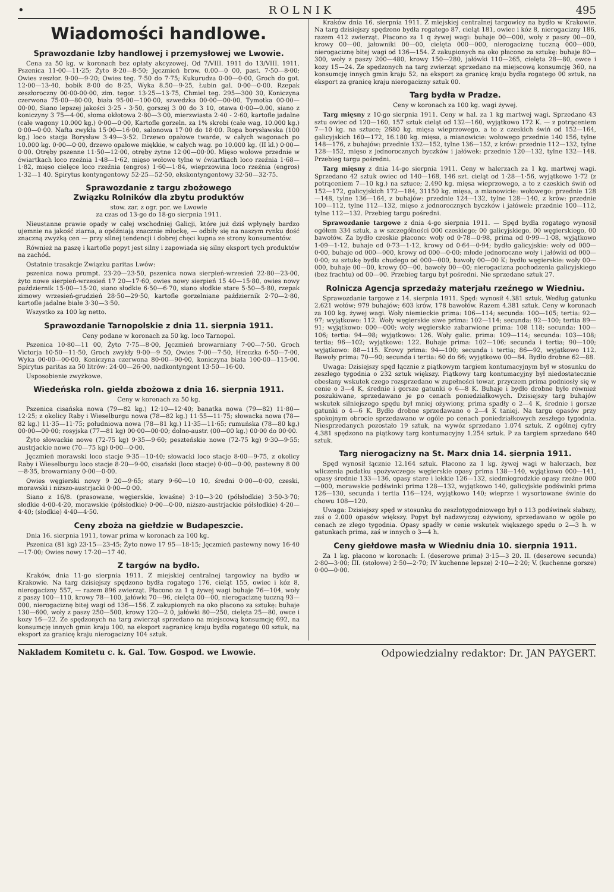• R O L N I K 495
Wiadomości handlowe.
Sprawozdanie Izby handlowej i przemysłowej we Lwowie.
Cena za 50 kg. w koronach bez opłaty akcyzowej. Od 7/VIII. 1911 do 13/VIII. 1911. Pszenica 11·00—11·25; Żyto 8·20—8·50; Jęczmień brow. 0.00—0 00, past. 7·50—8·00; Owies zeszłor. 9·00—9·20; Owies teg. 7·50 do 7·75; Kukurudza 0·00—0·00, Groch do got. 12·00—13·40, bobik 8·00 do 8·25, Wyka 8.50—9·25, Łubin gal. 0·00—0·00. Rzepak zeszłoroczny 00·00-00·00, zim. tegor. 13·25—13·75, Chmiel teg. 295—300 30, Koniczyna czerwona 75·00—80·00, biała 95·00—100·00, szwedzka 00·00—00·00, Tymotka 00·00—00·00, Siano lepszej jakości 3·25 - 3·50, gorszej 3 00 do 3 10, otawa 0·00—0.00, siano z koniczyny 3 75—4·00, słoma okłotowa 2·80—3·00, mierzwiasta 2·40 - 2·60, kartofle jadalne (całe wagony 10.000 kg.) 0·00—0·00, Kartofle gorzeln. za 1% skrobi (całe wag, 10.000 kg.) 0·00—0·00. Nafta zwykła 15·00—16·00, salonowa 17·00 do 18·00. Ropa borysławska (100 kg.) loco stacja Borysław 3·49—3·52. Drzewo opałowe twarde, w całych wagonach po 10.000 kg. 0·00—0·00, drzewo opałowe miękkie, w całych wag. po 10.000 kg. (II kl.) 0·00—0·00. Otręby pszenne 11·50—12·00, otręby żytne 12·00—00·00. Mięso wołowe przednie w ćwiartkach loco rzeźnia 1·48—1·62, mięso wołowe tylne w ćwiartkach loco rzeźnia 1·68—1·82, mięso cielęce loco rzeźnia (engros) 1·60—1·84, wieprzowina loco rzeźnia (engros) 1·32—1 40. Spirytus kontyngentowy 52·25—52·50, ekskontyngentowy 32·50—32·75.
Sprawozdanie z targu zbożowego
Związku Rolników dla zbytu produktów
stow. zar. z ogr. por. we Lwowie
za czas od 13-go do 18-go sierpnia 1911.
Nieustanne prawie opady w całej wschodniej Galicji, które już dziś wpłynęły bardzo ujemnie na jakość ziarna, a opóźniają znacznie młockę, — odbiły się na naszym rynku dość znaczną zwyżką cen — przy silnej tendencji i dobrej chęci kupna ze strony konsumentów.
Również na paszę i kartofle popyt jest silny i zapowiada się silny eksport tych produktów na zachód.
Ostatnie trasakcje Związku paritas Lwów:
pszenica nowa prompt. 23·20—23·50, pszenica nowa sierpień-wrzesień 22·80—23·00, żyto nowe sierpień-wrzesień 17 20—17·60, owies nowy sierpień 15 40—15·80, owies nowy październik 15·00—15·20, siano słodkie 6·50—6·70, siano słodkie stare 5·50—5·80, rzepak zimowy wrzesień-grudzień 28·50—29·50, kartofle gorzelniane październik 2·70—2·80, kartofle jadalne białe 3·30—3·50.
Wszystko za 100 kg netto.
Sprawozdanie Tarnopolskie z dnia 11. sierpnia 1911.
Ceny podane w koronach za 50 kg. loco Tarnopol.
Pszenica 10·80—11 00, Żyto 7·75—8·00, Jęczmień browarniany 7·00—7·50. Groch Victorja 10·50—11·50, Groch zwykły 9·00—9 50, Owies 7·00—7·50, Hreczka 6·50—7·00, Wyka 00·00—00·00, Koniczyna czerwona 80·00—90·00, koniczyna biała 100·00—115·00. Spirytus paritas za 50 litrów: 24·00—26·00, nadkontyngent 13·50—16·00.
Usposobienie zwyżkowe.
Wiedeńska roln. giełda zbożowa z dnia 16. sierpnia 1911.
Ceny w koronach za 50 kg.
Pszenica cisańska nowa (79—82 kg.) 12·10—12·40; banatka nowa (79—82) 11·80—12·25; z okolicy Raby i Wieselburgu nowa (78—82 kg.) 11·55—11·75; słowacka nowa (78—82 kg.) 11·35—11·75; południowa nowa (78—81 kg.) 11·35—11·65; rumuńska (78—80 kg.) 00·00—00·00; rosyjska (77—81 kg) 00·00—00·00; dolno-austr. (00—00 kg.) 00·00 do 00·00.
Żyto słowackie nowe (72-75 kg) 9·35—9·60; peszteńskie nowe (72-75 kg) 9·30—9·55; austrjackie nowe (70—75 kg) 0·00—0·00.
Jęczmień morawski loco stacje 9·35—10·40; słowacki loco stacje 8·00—9·75, z okolicy Raby i Wieselburgu loco stacje 8·20—9·00, cisański (loco stacje) 0·00—0·00, pastewny 8 00—8·35, browarniany 0·00—0·00.
Owies węgierski nowy 9 20—9·65; stary 9·60—10 10, średni 0·00—0·00, czeski, morawski i niższo-austrjacki 0·00—0·00.
Siano z 16/8. (prasowane, węgierskie, kwaśne) 3·10—3·20 (półsłodkie) 3·50-3·70; słodkie 4·00-4·20, morawskie (półsłodkie) 0·00—0·00, niższo-austrjackie półsłodkie) 4·20—4·40; (słodkie) 4·40—4·50.
Ceny zboża na giełdzie w Budapeszcie.
Dnia 16. sierpnia 1911, towar prima w koronach za 100 kg.
Pszenica (81 kg) 23·15—23·45; Żyto nowe 17 95—18·15; Jęczmień pastewny nowy 16·40—17·00; Owies nowy 17·20—17 40.
Z targów na bydło.
Kraków, dnia 11-go sierpnia 1911. Z miejskiej centralnej targowicy na bydło w Krakowie. Na targ dzisiejszy spędzono bydła rogatego 176, cieląt 155, owiec i kóz 8, nierogacizny 557, — razem 896 zwierząt. Płacono za 1 q żywej wagi buhaje 76—104, woły z paszy 100—110, krowy 78—100, jałówki 70—96, cielęta 00—00, nierogaciznę tuczną 93—000, nierogaciznę bitej wagi od 136—156. Z zakupionych na oko płacono za sztukę: buhaje 130—600, woły z paszy 250—500, krowy 120—2 0, jałówki 80—250, cielęta 25—80, owce i kozy 16—22. Ze spędzonych na targ zwierząt sprzedano na miejscową konsumcję 692, na konsumcję innych gmin kraju 100, na eksport zagranicę kraju bydła rogatego 00 sztuk, na eksport za granicę kraju nierogacizny 104 sztuk.
Kraków dnia 16. sierpnia 1911. Z miejskiej centralnej targowicy na bydło w Krakowie. Na targ dzisiejszy spędzono bydła rogatego 87, cieląt 181, owiec i kóz 8, nierogacizny 186, razem 412 zwierząt. Płacono za 1 q żywej wagi: buhaje 00—000, woły z paszy 00—00, krowy 00—00, jałowniki 00—00, cielęta 000—000, nierogaciznę tuczną 000—000, nierogaciznę bitej wagi od 136—154. Z zakupionych na oko płacono za sztukę: buhaje 80—300, woły z paszy 200—480, krowy 150—280, jałówki 110—265, cielęta 28—80, owce i kozy 15—24. Ze spędzonych na targ zwierząt sprzedano na miejscową konsumcję 360, na konsumcję innych gmin kraju 52, na eksport za granicę kraju bydła rogatego 00 sztuk, na eksport za granicę kraju nierogacizny sztuk 00.
Targ bydła w Pradze.
Ceny w koronach za 100 kg. wagi żywej.
Targ mięsny z 10-go sierpnia 1911. Ceny w hal. za 1 kg martwej wagi. Sprzedano 43 sztu owiec od 120—160, 157 sztuk cieląt od 132—160, wyjątkowo 172 K. — z potrąceniem 7—10 kg. na sztuce; 2680 kg. mięsa wieprzowego, a to z czeskich świń od 152—164, galicyjskich 160—172, 16.180 kg. mięsa, a mianowicie: wołowego przednie 140 156, tylne 148—176, z buhajów: przednie 132—152, tylne 136—152, z krów: przednie 112—132, tylne 128—152, mięso z jednorocznych byczków i jałówek: przednie 120—132, tylne 132—148. Przebieg targu pośredni.
Targ mięsny z dnia 14-go sierpnia 1911. Ceny w halerzach za 1 kg. martwej wagi. Sprzedano 42 sztuk owiec od 140—168, 146 szt. cieląt od 1·28—1·56, wyjątkowo 1·72 (z potrąceniem 7—10 kg.) na sztuce; 2.490 kg. mięsa wieprzowego, a to z czeskich świń od 152—172, galicyjskich 172—184, 31150 kg. mięsa, a mianowicie: wołowego: przednie 128—148, tylne 136—164, z buhajów: przednie 124—132, tylne 128—140, z krów: przednie 100—112, tylne 112—132, mięso z jednorocznych byczków i jałówek: przednie 100—112, tylne 112—132. Przebieg targu pośredni.
Sprawozdanie targowe z dnia 4-go sierpnia 1911. — Spęd bydła rogatego wynosił ogółem 334 sztuk, a w szczególności 000 czeskiego; 00 galicyjskiego, 00 węgierskiego, 00 bawołów. Za bydło czeskie płacono: woły od 0·78—0·98, prima od 0·99—1·08, wyjątkowo 1·09—1·12, buhaje od 0·73—1·12, krowy od 0·64—0·94; bydło galicyjskie: woły od 000—0·00, buhaje od 000—000, krowy od 000—0·00; młode jednoroczne woły i jałówki od 000—0·00; za sztukę bydła chudego od 000—000, bawoły 00—00 K; bydło węgierskie: woły 00—000, buhaje 00—00, krowy 00—00, bawoły 00—00; nierogacizna pochodzenia galicyjskiego (bez frachtu) od 00—00. Przebieg targu był pośredni. Nie sprzedano sztuk 27.
Rolnicza Agencja sprzedaży materjału rzeźnego w Wiedniu.
Sprawozdanie targowe z 14. sierpnia 1911. Spęd: wynosił 4.381 sztuk. Według gatunku 2.621 wołów; 979 buhajów; 603 krów, 178 bawołów. Razem 4.381 sztuk. Ceny w koronach za 100 kg. żywej wagi. Woły niemieckie prima: 106—114; secunda: 100—105; tertia: 92—97; wyjątkowo: 112. Woły węgierskie siwe prima: 102—114; secunda: 92—100; tertia 89—91; wyjątkowo: 000—000; woły węgierskie zabarwione prima: 108 118; secunda: 100—106; tertia: 94—98; wyjątkowo: 126. Woły galic. prima: 109—114; secunda: 103—108; tertia; 96—102; wyjątkowo: 122. Buhaje prima: 102—106; secunda i tertia; 90—100; wyjątkowo: 88—115. Krowy prima: 94—100; secunda i tertia; 86—92, wyjątkowo 112. Bawoły prima: 70—90; secunda i tertia: 60 do 66; wyjątkowo 00—84. Bydło drobne 62—88.
Uwaga: Dzisiejszy spęd łącznie z piątkowym targiem kontumacyjnym był w stosunku do zeszłego tygodnia o 232 sztuk większy. Piątkowy targ kontumacyjny był niedostatecznie obesłany wskutek czego rozsprzedano w zupełności towar, przyczem prima podniosły się w cenie o 3—4 K, średnie i gorsze gatunki o 6—8 K. Buhaje i bydło drobne było również poszukiwane, sprzedawano je po cenach poniedziałkowych. Dzisiejszy targ buhajów wskutek silniejszego spędu był mniej ożywiony, prima spadły o 2—4 K, średnie i gorsze gatunki o 4—6 K. Bydło drobne sprzedawano o 2—4 K taniej. Na targu opasów przy spokojnym obrocie sprzedawano w ogóle po cenach poniedziałkowych zeszłego tygodnia. Niesprzedanych pozostało 19 sztuk, na wywóz sprzedano 1.074 sztuk. Z ogólnej cyfry 4.381 spędzono na piątkowy targ kontumacyjny 1.254 sztuk. P za targiem sprzedano 640 sztuk.
Targ nierogacizny na St. Marx dnia 14. sierpnia 1911.
Spęd wynosił łącznie 12.164 sztuk. Płacono za 1 kg. żywej wagi w halerzach, bez wliczenia podatku spożywczego: węgierskie opasy prima 138—140, wyjątkowo 000—141, opasy średnie 133—136, opasy stare i lekkie 126—132, siedmiogrodzkie opasy rzeźne 000—000, morawskie podświnki prima 128—132, wyjątkowo 140, galicyjskie podświnki prima 126—130, secunda i tertia 116—124, wyjątkowo 140; wieprze i wysortowane świnie do chowu 108—120.
Uwaga: Dzisiejszy spęd w stosunku do zeszłotygodniowego był o 113 podświnek słabszy, zaś o 2.000 opasów większy. Popyt był nadzwyczaj ożywiony, sprzedawano w ogóle po cenach ze złego tygodnia. Opasy spadły w cenie wskutek większego spędu o 2—3 h. w gatunkach prima, zaś w innych o 3—4 h.
Ceny giełdowe masła w Wiedniu dnia 10. sierpnia 1911.
Za 1 kg. płacono w koronach: I. (deserowe prima) 3·15—3 20. II. (deserowe secunda) 2·80—3·00; III. (stołowe) 2·50—2·70; IV kuchenne lepsze) 2·10—2·20; V. (kuchenne gorsze) 0·00—0·00.
Nakładem Komitetu c. k. Gal. Tow. Gospod. we Lwowie. Odpowiedzialny redaktor: Dr. JAN PAYGERT.